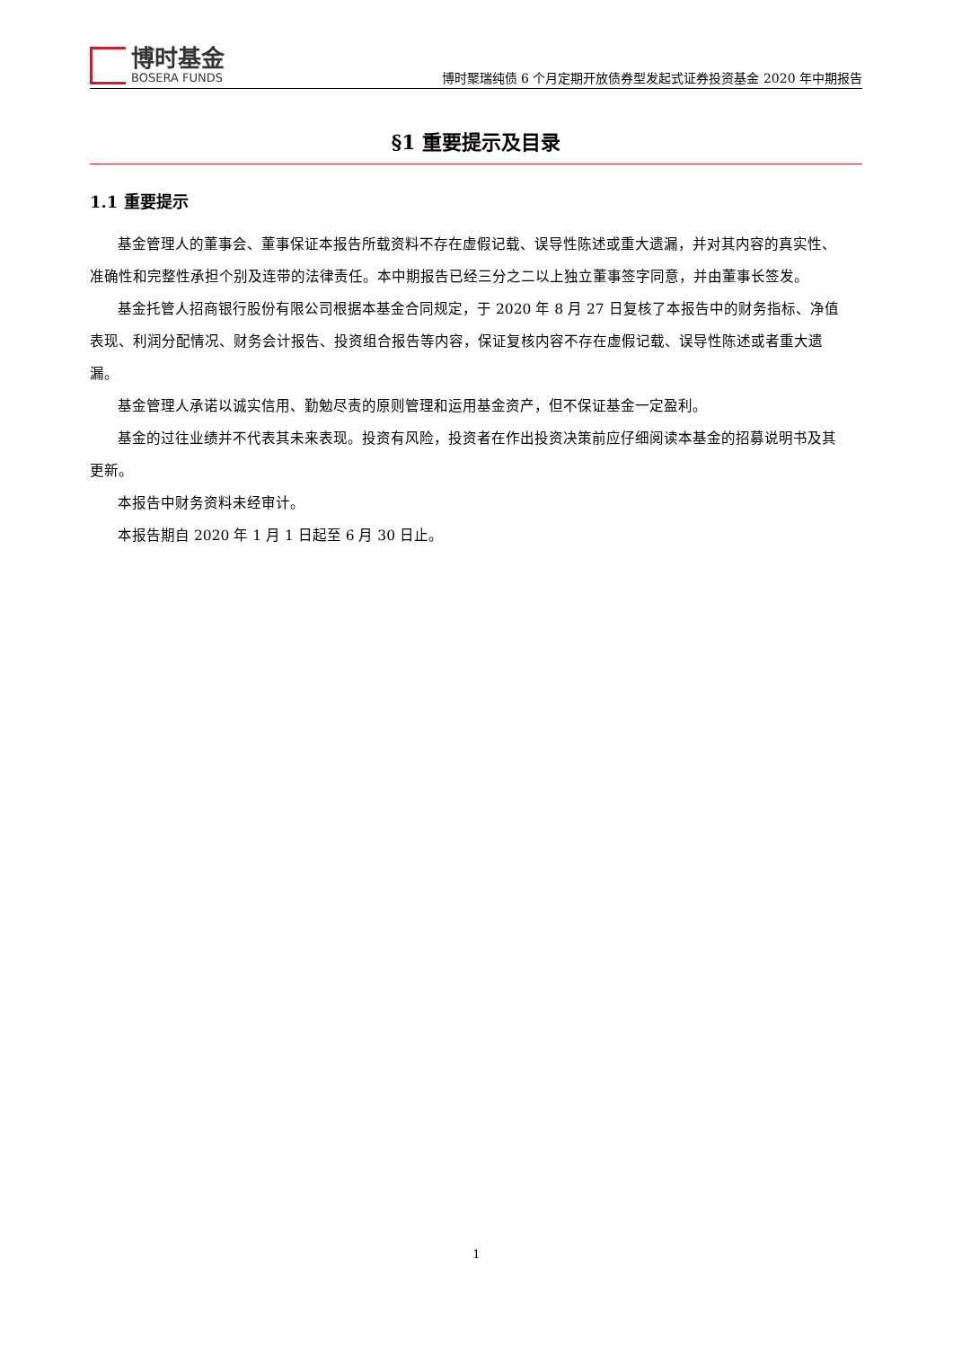博时基金
BOSERA FUNDS
博时聚瑞纯债 6 个月定期开放债券型发起式证券投资基金 2020 年中期报告
§1 重要提示及目录
1.1 重要提示
基金管理人的董事会、董事保证本报告所载资料不存在虚假记载、误导性陈述或重大遗漏，并对其内容的真实性、准确性和完整性承担个别及连带的法律责任。本中期报告已经三分之二以上独立董事签字同意，并由董事长签发。
基金托管人招商银行股份有限公司根据本基金合同规定，于 2020 年 8 月 27 日复核了本报告中的财务指标、净值表现、利润分配情况、财务会计报告、投资组合报告等内容，保证复核内容不存在虚假记载、误导性陈述或者重大遗漏。
基金管理人承诺以诚实信用、勤勉尽责的原则管理和运用基金资产，但不保证基金一定盈利。
基金的过往业绩并不代表其未来表现。投资有风险，投资者在作出投资决策前应仔细阅读本基金的招募说明书及其更新。
本报告中财务资料未经审计。
本报告期自 2020 年 1 月 1 日起至 6 月 30 日止。
1